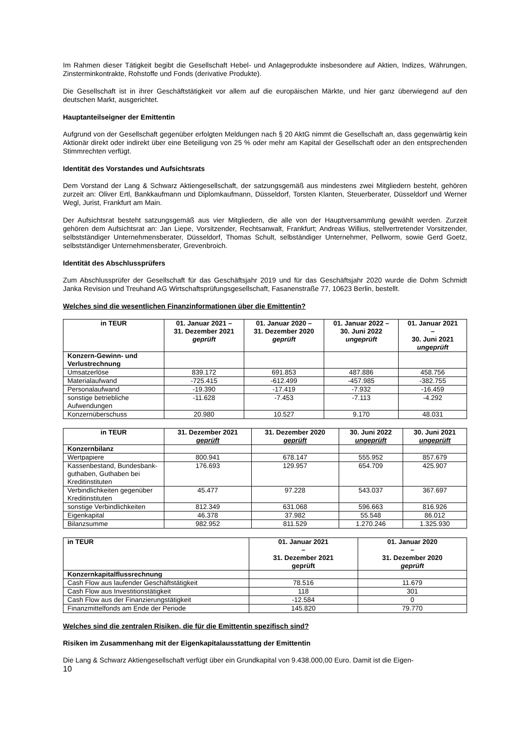Im Rahmen dieser Tätigkeit begibt die Gesellschaft Hebel- und Anlageprodukte insbesondere auf Aktien, Indizes, Währungen, Zinsterminkontrakte, Rohstoffe und Fonds (derivative Produkte).
Die Gesellschaft ist in ihrer Geschäftstätigkeit vor allem auf die europäischen Märkte, und hier ganz überwiegend auf den deutschen Markt, ausgerichtet.
Hauptanteilseigner der Emittentin
Aufgrund von der Gesellschaft gegenüber erfolgten Meldungen nach § 20 AktG nimmt die Gesellschaft an, dass gegenwärtig kein Aktionär direkt oder indirekt über eine Beteiligung von 25 % oder mehr am Kapital der Gesellschaft oder an den entsprechenden Stimmrechten verfügt.
Identität des Vorstandes und Aufsichtsrats
Dem Vorstand der Lang & Schwarz Aktiengesellschaft, der satzungsgemäß aus mindestens zwei Mitgliedern besteht, gehören zurzeit an: Oliver Ertl, Bankkaufmann und Diplomkaufmann, Düsseldorf, Torsten Klanten, Steuerberater, Düsseldorf und Werner Wegl, Jurist, Frankfurt am Main.
Der Aufsichtsrat besteht satzungsgemäß aus vier Mitgliedern, die alle von der Hauptversammlung gewählt werden. Zurzeit gehören dem Aufsichtsrat an: Jan Liepe, Vorsitzender, Rechtsanwalt, Frankfurt; Andreas Willius, stellvertretender Vorsitzender, selbstständiger Unternehmensberater, Düsseldorf, Thomas Schult, selbständiger Unternehmer, Pellworm, sowie Gerd Goetz, selbstständiger Unternehmensberater, Grevenbroich.
Identität des Abschlussprüfers
Zum Abschlussprüfer der Gesellschaft für das Geschäftsjahr 2019 und für das Geschäftsjahr 2020 wurde die Dohm Schmidt Janka Revision und Treuhand AG Wirtschaftsprüfungsgesellschaft, Fasanenstraße 77, 10623 Berlin, bestellt.
Welches sind die wesentlichen Finanzinformationen über die Emittentin?
| in TEUR | 01. Januar 2021 – 31. Dezember 2021 geprüft | 01. Januar 2020 – 31. Dezember 2020 geprüft | 01. Januar 2022 – 30. Juni 2022 ungeprüft | 01. Januar 2021 – 30. Juni 2021 ungeprüft |
| --- | --- | --- | --- | --- |
| Konzern-Gewinn- und Verlustrechnung | | | | |
| Umsatzerlöse | 839.172 | 691.853 | 487.886 | 458.756 |
| Materialaufwand | -725.415 | -612.499 | -457.985 | -382.755 |
| Personalaufwand | -19.390 | -17.419 | -7.932 | -16.459 |
| sonstige betriebliche Aufwendungen | -11.628 | -7.453 | -7.113 | -4.292 |
| Konzernüberschuss | 20.980 | 10.527 | 9.170 | 48.031 |
| in TEUR | 31. Dezember 2021 geprüft | 31. Dezember 2020 geprüft | 30. Juni 2022 ungeprüft | 30. Juni 2021 ungeprüft |
| --- | --- | --- | --- | --- |
| Konzernbilanz | | | | |
| Wertpapiere | 800.941 | 678.147 | 555.952 | 857.679 |
| Kassenbestand, Bundesbank-guthaben, Guthaben bei Kreditinstituten | 176.693 | 129.957 | 654.709 | 425.907 |
| Verbindlichkeiten gegenüber Kreditinstituten | 45.477 | 97.228 | 543.037 | 367.697 |
| sonstige Verbindlichkeiten | 812.349 | 631.068 | 596.663 | 816.926 |
| Eigenkapital | 46.378 | 37.982 | 55.548 | 86.012 |
| Bilanzsumme | 982.952 | 811.529 | 1.270.246 | 1.325.930 |
| in TEUR | 01. Januar 2021 – 31. Dezember 2021 geprüft | 01. Januar 2020 – 31. Dezember 2020 geprüft |
| --- | --- | --- |
| Konzernkapitalflussrechnung | | |
| Cash Flow aus laufender Geschäftstätigkeit | 78.516 | 11.679 |
| Cash Flow aus Investitionstätigkeit | 118 | 301 |
| Cash Flow aus der Finanzierungstätigkeit | -12.584 | 0 |
| Finanzmittelfonds am Ende der Periode | 145.820 | 79.770 |
Welches sind die zentralen Risiken, die für die Emittentin spezifisch sind?
Risiken im Zusammenhang mit der Eigenkapitalausstattung der Emittentin
Die Lang & Schwarz Aktiengesellschaft verfügt über ein Grundkapital von 9.438.000,00 Euro. Damit ist die Eigen-
10